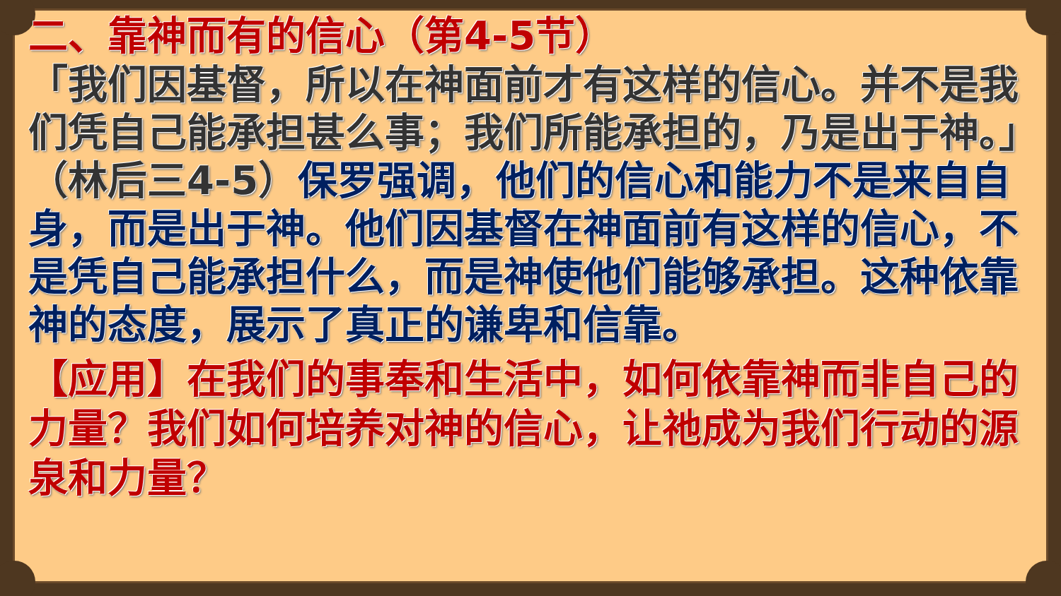二、靠神而有的信心（第4-5节）
「我们因基督，所以在神面前才有这样的信心。并不是我们凭自己能承担甚么事；我们所能承担的，乃是出于神。」（林后三4-5）保罗强调，他们的信心和能力不是来自自身，而是出于神。他们因基督在神面前有这样的信心，不是凭自己能承担什么，而是神使他们能够承担。这种依靠神的态度，展示了真正的谦卑和信靠。
【应用】在我们的事奉和生活中，如何依靠神而非自己的力量？我们如何培养对神的信心，让祂成为我们行动的源泉和力量？